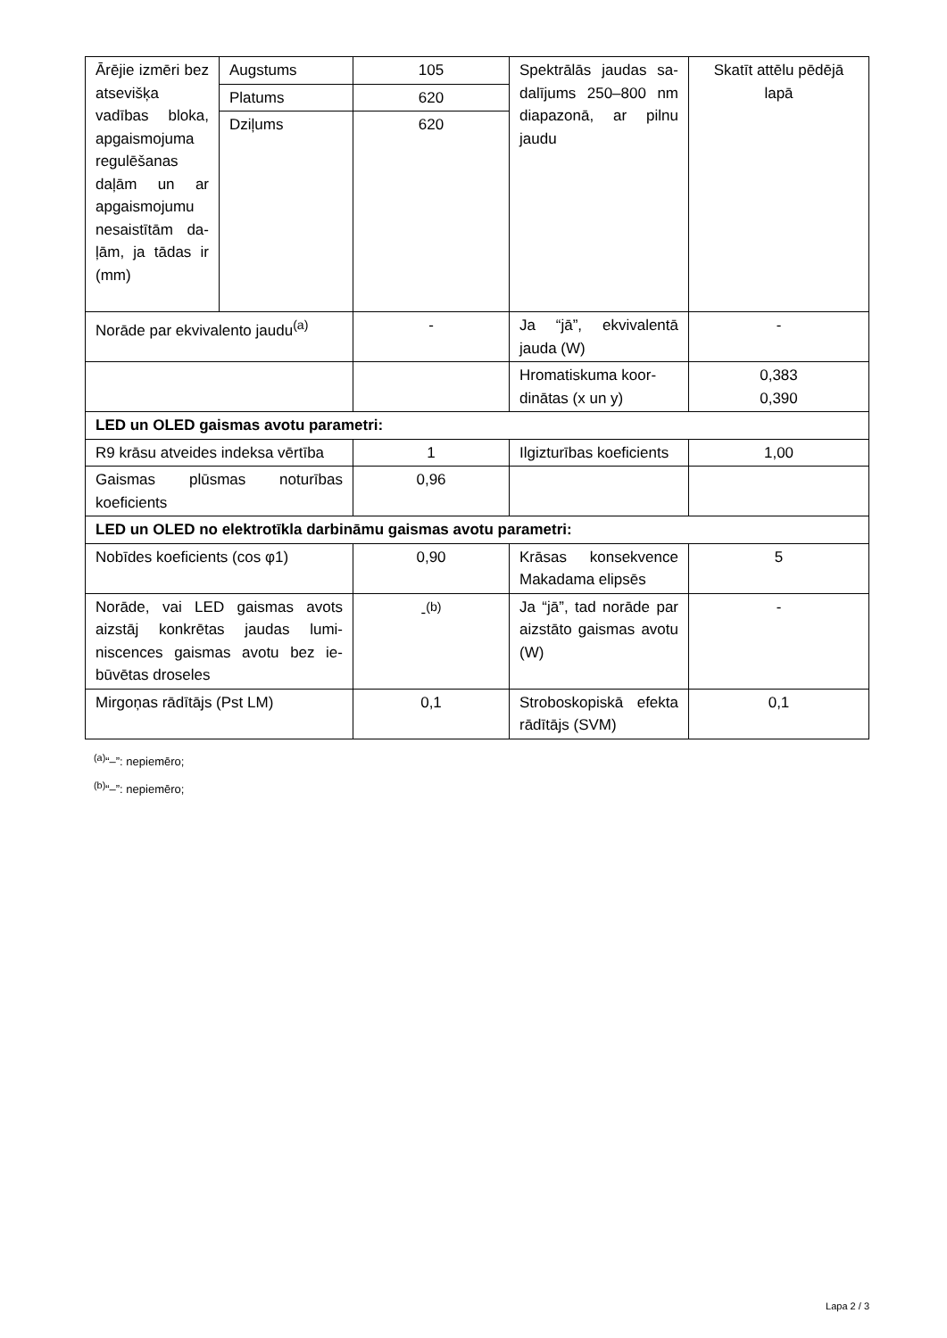| Ārējie izmē­ri bez atse­višķa vadības bloka, apgais­mojuma regu­lēšanas daļām un ar apgais­mojumu ne­saistītām da­ļām, ja tādas ir (mm) | Augstums | 105 | Spektrālās jaudas sa­dalījums 250–800 nm diapazonā, ar pil­nu jaudu | Skatīt attēlu pēdējā lapā |
| | Platums | 620 | | |
| | Dziļums | 620 | | |
| Norāde par ekvivalento jaudu<sup>(a)</sup> | | - | Ja “jā”, ekvivalentā jauda (W) | - |
| | | | Hromatiskuma koor­dinātas (x un y) | 0,383 0,390 |
| LED un OLED gaismas avotu parametri: | | | | |
| R9 krāsu atveides indeksa vērtī­ba | | 1 | Ilgizturības koefi­cients | 1,00 |
| Gaismas plūsmas noturības koeficients | | 0,96 | | |
| LED un OLED no elektrotīkla darbināmu gaismas avotu parametri: | | | | |
| Nobīdes koeficients (cos φ1) | | 0,90 | Krāsas konsekvence Makadama elipsēs | 5 |
| Norāde, vai LED gaismas avots aizstāj konkrētas jaudas lumi­niscences gaismas avotu bez ie­būvētas droseles | | -<sup>(b)</sup> | Ja “jā”, tad norāde par aizstāto gaismas avotu (W) | - |
| Mirgoņas rādītājs (Pst LM) | | 0,1 | Stroboskopiskā efekta rādītājs (SVM) | 0,1 |
<sup>(a)</sup> “–”: nepiemēro;
<sup>(b)</sup> “–”: nepiemēro;
Lapa 2 / 3